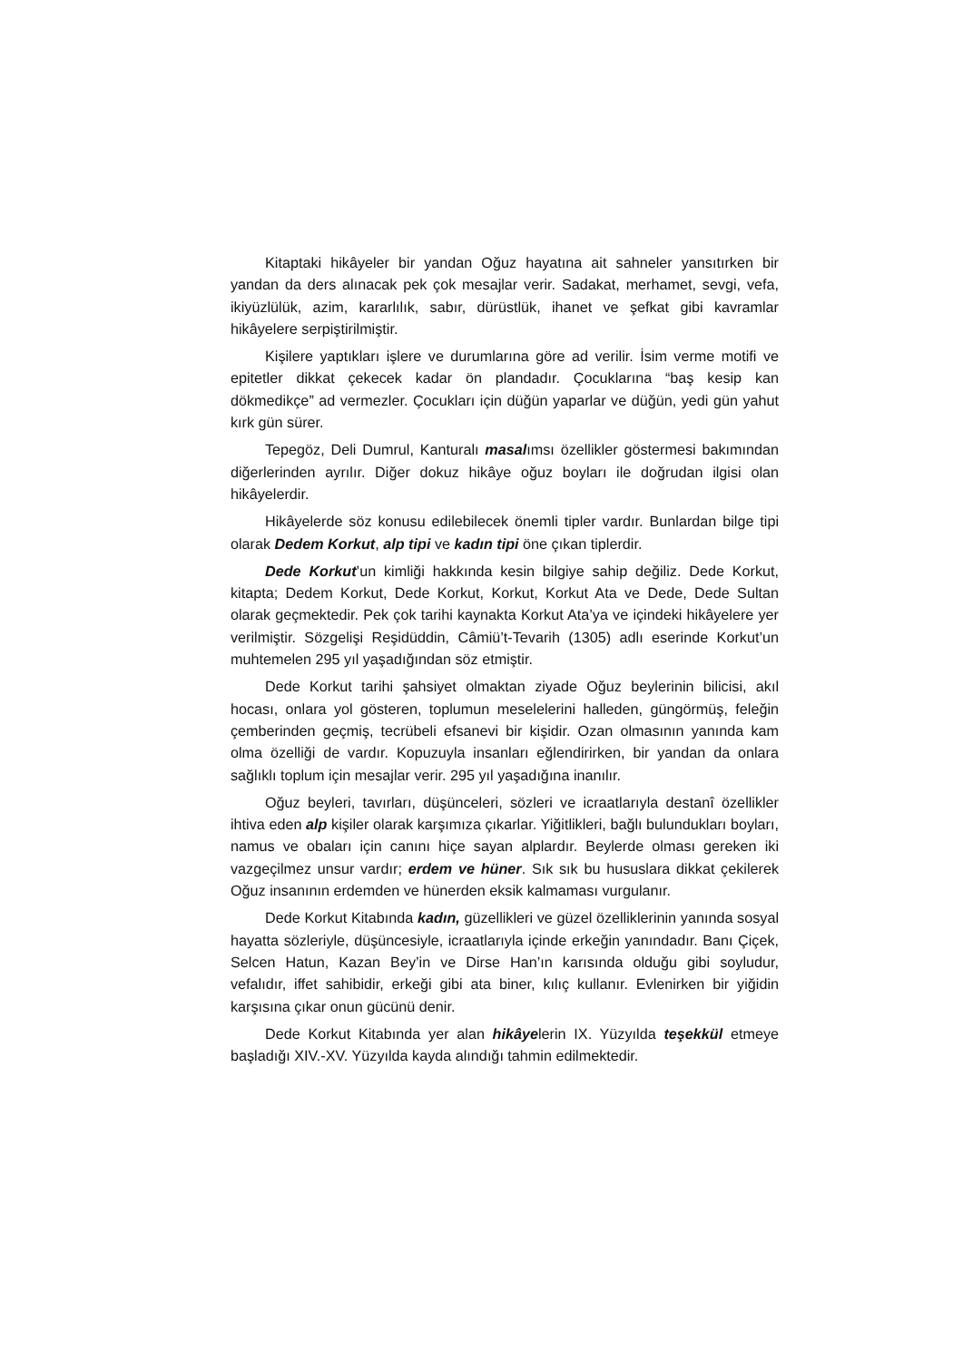Kitaptaki hikâyeler bir yandan Oğuz hayatına ait sahneler yansıtırken bir yandan da ders alınacak pek çok mesajlar verir. Sadakat, merhamet, sevgi, vefa, ikiyüzlülük, azim, kararlılık, sabır, dürüstlük, ihanet ve şefkat gibi kavramlar hikâyelere serpiştirilmiştir.
Kişilere yaptıkları işlere ve durumlarına göre ad verilir. İsim verme motifi ve epitetler dikkat çekecek kadar ön plandadır. Çocuklarına “baş kesip kan dökmedikçe” ad vermezler. Çocukları için düğün yaparlar ve düğün, yedi gün yahut kırk gün sürer.
Tepegöz, Deli Dumrul, Kanturalı masalımsı özellikler göstermesi bakımından diğerlerinden ayrılır. Diğer dokuz hikâye oğuz boyları ile doğrudan ilgisi olan hikâyelerdir.
Hikâyelerde söz konusu edilebilecek önemli tipler vardır. Bunlardan bilge tipi olarak Dedem Korkut, alp tipi ve kadın tipi öne çıkan tiplerdir.
Dede Korkut’un kimliği hakkında kesin bilgiye sahip değiliz. Dede Korkut, kitapta; Dedem Korkut, Dede Korkut, Korkut, Korkut Ata ve Dede, Dede Sultan olarak geçmektedir. Pek çok tarihi kaynakta Korkut Ata’ya ve içindeki hikâyelere yer verilmiştir. Sözgelişi Reşidüddin, Câmiü’t-Tevarih (1305) adlı eserinde Korkut’un muhtemelen 295 yıl yaşadığından söz etmiştir.
Dede Korkut tarihi şahsiyet olmaktan ziyade Oğuz beylerinin bilicisi, akıl hocası, onlara yol gösteren, toplumun meselelerini halleden, güngörmüş, feleğin çemberinden geçmiş, tecrübeli efsanevi bir kişidir. Ozan olmasının yanında kam olma özelliği de vardır. Kopuzuyla insanları eğlendirirken, bir yandan da onlara sağlıklı toplum için mesajlar verir. 295 yıl yaşadığına inanılır.
Oğuz beyleri, tavırları, düşünceleri, sözleri ve icraatlarıyla destanî özellikler ihtiva eden alp kişiler olarak karşımıza çıkarlar. Yiğitlikleri, bağlı bulundukları boyları, namus ve obaları için canını hiçe sayan alplardır. Beylerde olması gereken iki vazgeçilmez unsur vardır; erdem ve hüner. Sık sık bu hususlara dikkat çekilerek Oğuz insanının erdemden ve hünerden eksik kalmaması vurgulanır.
Dede Korkut Kitabında kadın, güzellikleri ve güzel özelliklerinin yanında sosyal hayatta sözleriyle, düşüncesiyle, icraatlarıyla içinde erkeğin yanındadır. Banı Çiçek, Selcen Hatun, Kazan Bey’in ve Dirse Han’ın karısında olduğu gibi soyludur, vefalıdır, iffet sahibidir, erkeği gibi ata biner, kılıç kullanır. Evlenirken bir yiğidin karşısına çıkar onun gücünü denir.
Dede Korkut Kitabında yer alan hikâyelerin IX. Yüzyılda teşekkül etmeye başladığı XIV.-XV. Yüzyılda kayda alındığı tahmin edilmektedir.